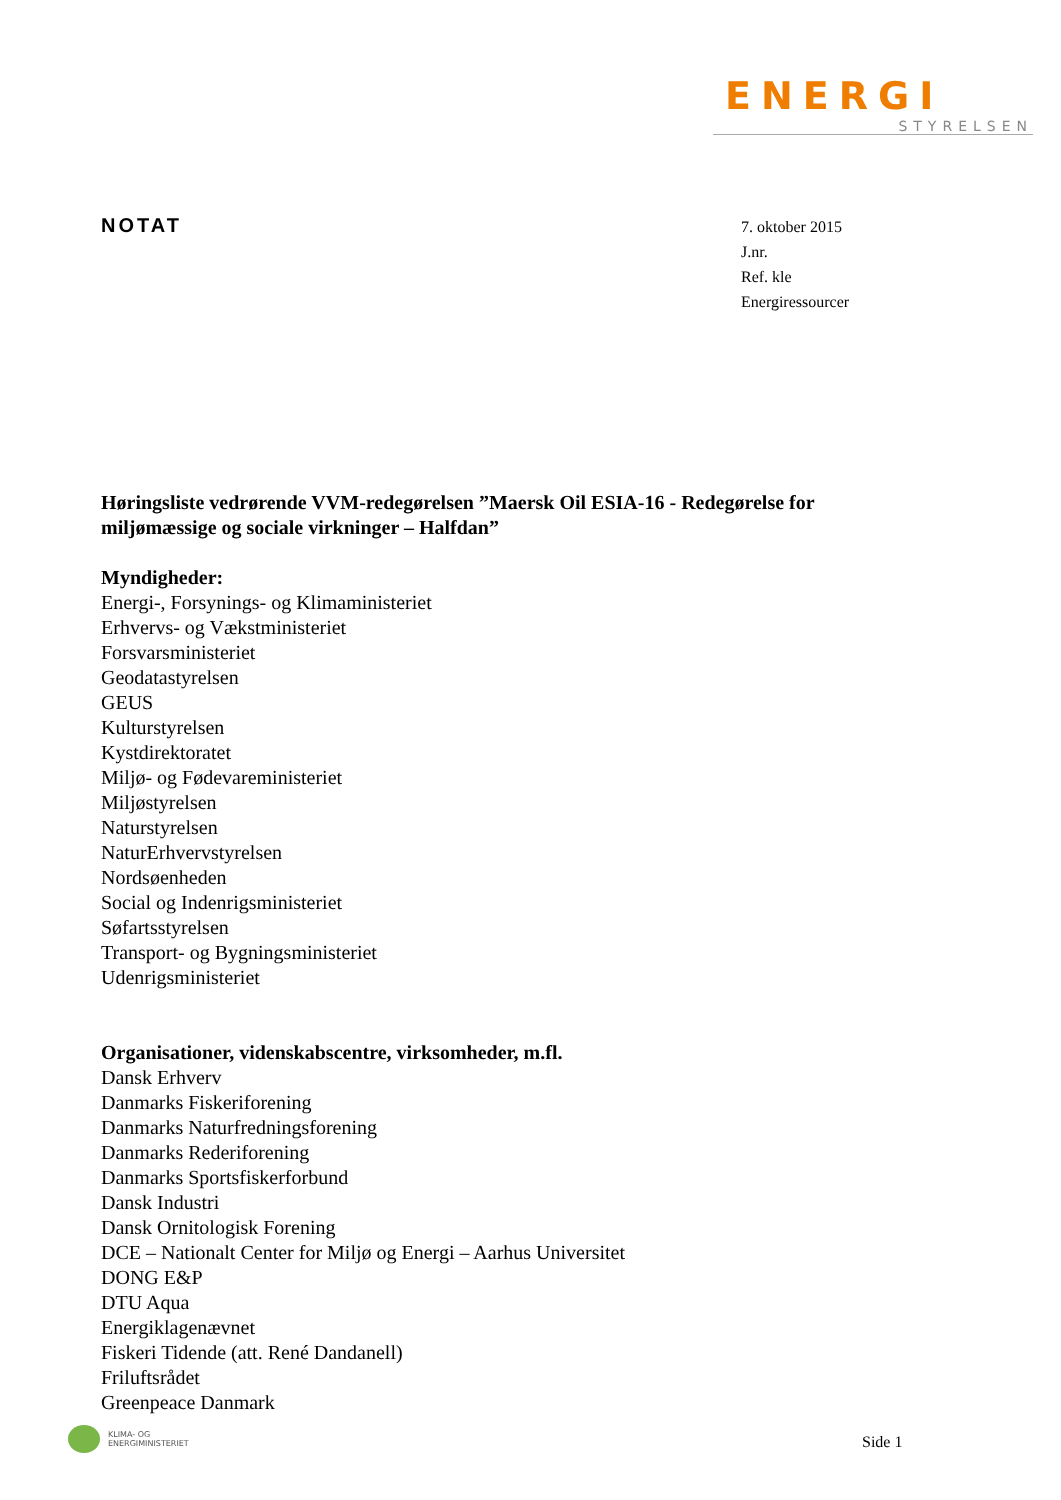ENERGI
STYRELSEN
NOTAT
7. oktober 2015
J.nr.
Ref. kle
Energiressourcer
Høringsliste vedrørende VVM-redegørelsen ”Maersk Oil ESIA-16 - Redegørelse for miljømæssige og sociale virkninger – Halfdan”
Myndigheder:
Energi-, Forsynings- og Klimaministeriet
Erhvervs- og Vækstministeriet
Forsvarsministeriet
Geodatastyrelsen
GEUS
Kulturstyrelsen
Kystdirektoratet
Miljø- og Fødevareministeriet
Miljøstyrelsen
Naturstyrelsen
NaturErhvervstyrelsen
Nordsøenheden
Social og Indenrigsministeriet
Søfartsstyrelsen
Transport- og Bygningsministeriet
Udenrigsministeriet
Organisationer, videnskabscentre, virksomheder, m.fl.
Dansk Erhverv
Danmarks Fiskeriforening
Danmarks Naturfredningsforening
Danmarks Rederiforening
Danmarks Sportsfiskerforbund
Dansk Industri
Dansk Ornitologisk Forening
DCE – Nationalt Center for Miljø og Energi – Aarhus Universitet
DONG E&P
DTU Aqua
Energiklagenævnet
Fiskeri Tidende (att. René Dandanell)
Friluftsrådet
Greenpeace Danmark
KLIMA- OG
ENERGIMINISTERIET
Side 1